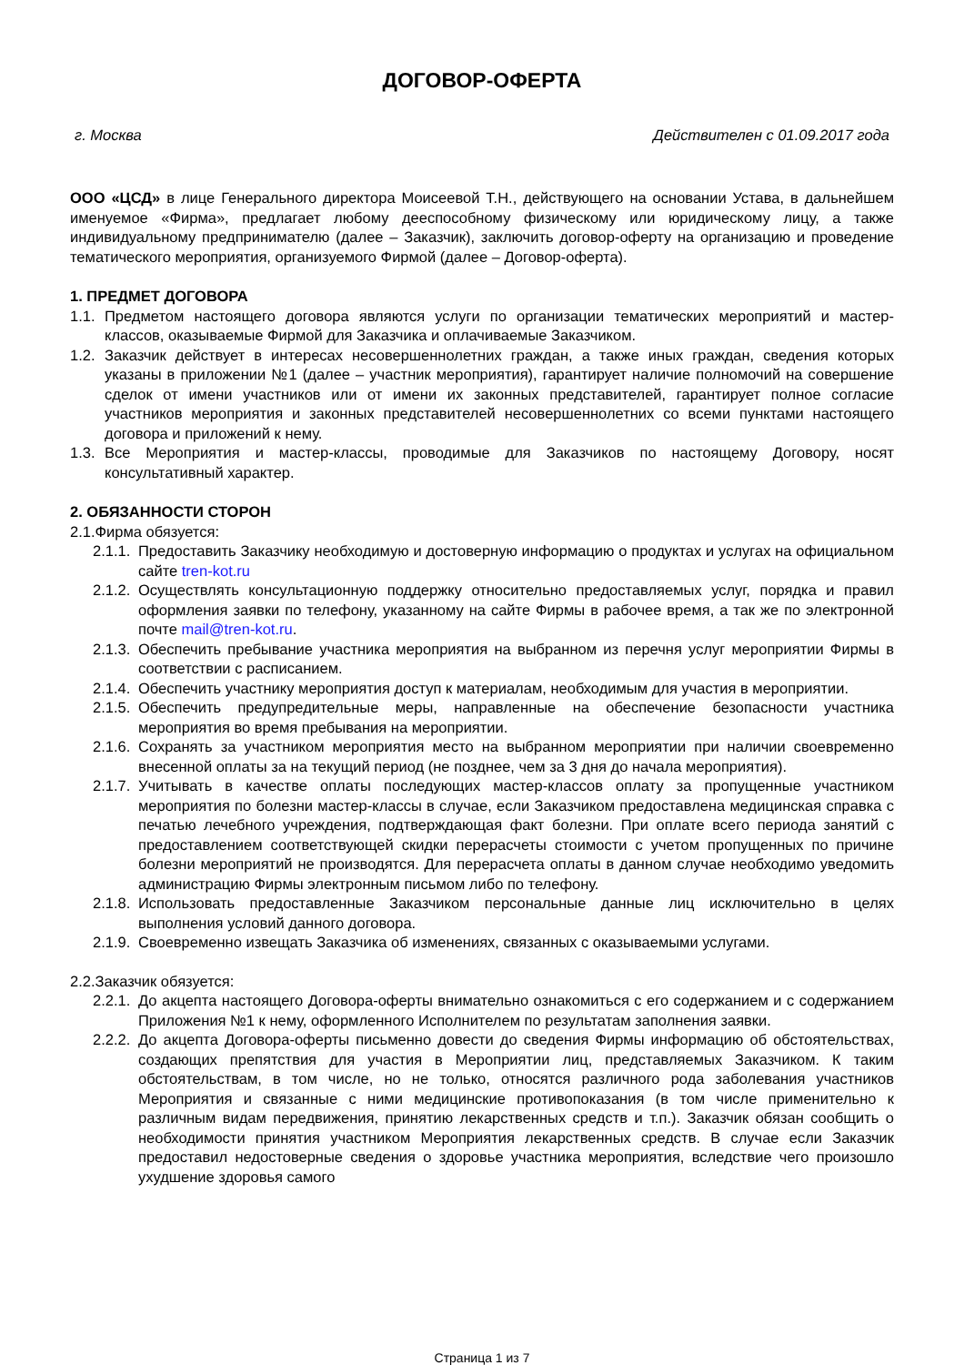ДОГОВОР-ОФЕРТА
г. Москва Действителен с 01.09.2017 года
ООО «ЦСД» в лице Генерального директора Моисеевой Т.Н., действующего на основании Устава, в дальнейшем именуемое «Фирма», предлагает любому дееспособному физическому или юридическому лицу, а также индивидуальному предпринимателю (далее – Заказчик), заключить договор-оферту на организацию и проведение тематического мероприятия, организуемого Фирмой (далее – Договор-оферта).
1. ПРЕДМЕТ ДОГОВОРА
1.1. Предметом настоящего договора являются услуги по организации тематических мероприятий и мастер-классов, оказываемые Фирмой для Заказчика и оплачиваемые Заказчиком.
1.2. Заказчик действует в интересах несовершеннолетних граждан, а также иных граждан, сведения которых указаны в приложении №1 (далее – участник мероприятия), гарантирует наличие полномочий на совершение сделок от имени участников или от имени их законных представителей, гарантирует полное согласие участников мероприятия и законных представителей несовершеннолетних со всеми пунктами настоящего договора и приложений к нему.
1.3. Все Мероприятия и мастер-классы, проводимые для Заказчиков по настоящему Договору, носят консультативный характер.
2. ОБЯЗАННОСТИ СТОРОН
2.1.Фирма обязуется:
2.1.1. Предоставить Заказчику необходимую и достоверную информацию о продуктах и услугах на официальном сайте tren-kot.ru
2.1.2. Осуществлять консультационную поддержку относительно предоставляемых услуг, порядка и правил оформления заявки по телефону, указанному на сайте Фирмы в рабочее время, а так же по электронной почте mail@tren-kot.ru.
2.1.3. Обеспечить пребывание участника мероприятия на выбранном из перечня услуг мероприятии Фирмы в соответствии с расписанием.
2.1.4. Обеспечить участнику мероприятия доступ к материалам, необходимым для участия в мероприятии.
2.1.5. Обеспечить предупредительные меры, направленные на обеспечение безопасности участника мероприятия во время пребывания на мероприятии.
2.1.6. Сохранять за участником мероприятия место на выбранном мероприятии при наличии своевременно внесенной оплаты за на текущий период (не позднее, чем за 3 дня до начала мероприятия).
2.1.7. Учитывать в качестве оплаты последующих мастер-классов оплату за пропущенные участником мероприятия по болезни мастер-классы в случае, если Заказчиком предоставлена медицинская справка с печатью лечебного учреждения, подтверждающая факт болезни. При оплате всего периода занятий с предоставлением соответствующей скидки перерасчеты стоимости с учетом пропущенных по причине болезни мероприятий не производятся. Для перерасчета оплаты в данном случае необходимо уведомить администрацию Фирмы электронным письмом либо по телефону.
2.1.8. Использовать предоставленные Заказчиком персональные данные лиц исключительно в целях выполнения условий данного договора.
2.1.9. Своевременно извещать Заказчика об изменениях, связанных с оказываемыми услугами.
2.2.Заказчик обязуется:
2.2.1. До акцепта настоящего Договора-оферты внимательно ознакомиться с его содержанием и с содержанием Приложения №1 к нему, оформленного Исполнителем по результатам заполнения заявки.
2.2.2. До акцепта Договора-оферты письменно довести до сведения Фирмы информацию об обстоятельствах, создающих препятствия для участия в Мероприятии лиц, представляемых Заказчиком. К таким обстоятельствам, в том числе, но не только, относятся различного рода заболевания участников Мероприятия и связанные с ними медицинские противопоказания (в том числе применительно к различным видам передвижения, принятию лекарственных средств и т.п.). Заказчик обязан сообщить о необходимости принятия участником Мероприятия лекарственных средств. В случае если Заказчик предоставил недостоверные сведения о здоровье участника мероприятия, вследствие чего произошло ухудшение здоровья самого
Страница 1 из 7